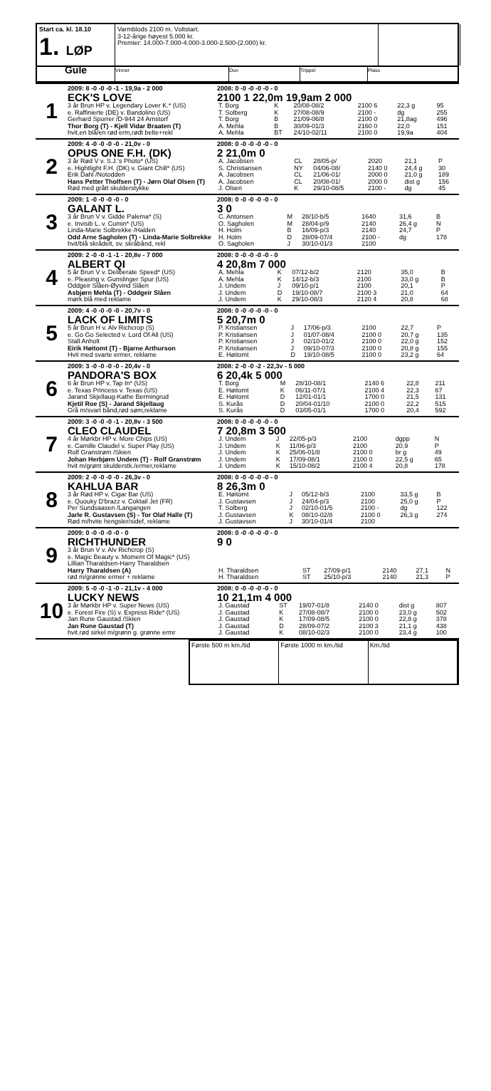Start ca. kl. 18.10
1. LØP
Varmblods 2100 m. Voltstart.
3-12-årige høyest 5.000 kr.
Premier: 14.000-7.000-4.000-3.000-2.500-(2.000) kr.
Gule
Vinner
Duo
Trippel
Plass
1
2009: 8 -0 -0 -0 -1 - 19,9a - 2 000
ECK'S LOVE
3 år Brun HP v. Legendary Lover K.* (US)
e. Raffinierte (DE) v. Bandolino (US)
Gerhard Sporrer /D-944 24 Arnstorf
Thor Borg (T) - Kjell Vidar Braaten (T)
hvit,en blå/en rød erm,rødt belte+rekl
2008: 0 -0 -0 -0 -0 - 0
2100 1 22,0m 19,9am 2 000
| T. Borg | K | 20/08-08/2 | 2100 6 | 22,3 g | 95 |
| T. Solberg | K | 27/08-08/9 | 2100 - | dg | 255 |
| T. Borg | B | 21/09-06/8 | 2100 0 | 21,8ag | 496 |
| A. Mehla | B | 30/09-01/3 | 2160 0 | 22,0 | 151 |
| A. Mehla | BT | 24/10-02/11 | 2100 0 | 19,9a | 404 |
2
2009: 4 -0 -0 -0 -0 - 21,0v - 0
OPUS ONE F.H. (DK)
3 år Rød V v. S.J.'s Photo* (US)
e. Hightlight F.H. (DK) v. Giant Chill* (US)
Erik Dahl /Notodden
Hans Petter Tholfsen (T) - Jørn Olaf Olsen (T)
Rød med grått skulderstykke
2008: 0 -0 -0 -0 -0 - 0
2 21,0m 0
| A. Jacobsen | CL | 28/05-p/ | 2020 | 21,1 | P |
| S. Christiansen | NY | 04/06-08/ | 2140 0 | 24,4 g | 30 |
| A. Jacobsen | CL | 21/06-01/ | 2000 0 | 21,0 g | 189 |
| A. Jacobsen | CL | 20/08-01/ | 2000 0 | dist g | 156 |
| J. Olsen | K | 29/10-08/5 | 2100 - | dg | 45 |
3
2009: 1 -0 -0 -0 -0 - 0
GALANT L.
3 år Brun V v. Gidde Palema* (S)
e. Invisib L. v. Cumin* (US)
Linda-Marie Solbrekke /Halden
Odd Arne Sagholen (T) - Linda-Marie Solbrekke
hvit/blå skrådelt, sv. skrâbånd, rekl
2008: 0 -0 -0 -0 -0 - 0
3 0
| C. Antonsen | M | 28/10-b/5 | 1640 | 31,6 | B |
| O. Sagholen | M | 28/04-p/9 | 2140 | 26,4 g | N |
| H. Holm | B | 16/09-p/3 | 2140 | 24,7 | P |
| H. Holm | D | 28/09-07/4 | 2100 - | dg | 178 |
| O. Sagholen | J | 30/10-01/3 | 2100 | | |
4
2009: 2 -0 -0 -1 -1 - 20,8v - 7 000
ALBERT QI
5 år Brun V v. Deliberate Speed* (US)
e. Pleasing v. Gunslinger Spur (US)
Oddgeir Slåen-Øyvind Slåen
Asbjørn Mehla (T) - Oddgeir Slåen
mørk blå med reklame
2008: 0 -0 -0 -0 -0 - 0
4 20,8m 7 000
| A. Mehla | K | 07/12-b/2 | 2120 | 35,0 | B |
| A. Mehla | K | 14/12-b/3 | 2100 | 33,0 g | B |
| J. Undem | J | 09/10-p/1 | 2100 | 20,1 | P |
| J. Undem | D | 19/10-08/7 | 2100 3 | 21,0 | 64 |
| J. Undem | K | 29/10-08/3 | 2120 4 | 20,8 | 68 |
5
2009: 4 -0 -0 -0 -0 - 20,7v - 0
LACK OF LIMITS
5 år Brun H v. Alv Richcrop (S)
e. Go Go Selected v. Lord Of All (US)
Stall Anholt
Eirik Høitomt (T) - Bjarne Arthurson
Hvit med svarte ermer, reklame
2008: 0 -0 -0 -0 -0 - 0
5 20,7m 0
| P. Kristiansen | J | 17/06-p/3 | 2100 | 22,7 | P |
| P. Kristiansen | J | 01/07-08/4 | 2100 0 | 20,7 g | 135 |
| P. Kristiansen | J | 02/10-01/2 | 2100 0 | 22,0 g | 152 |
| P. Kristiansen | J | 09/10-07/3 | 2100 0 | 20,8 g | 155 |
| E. Høitomt | D | 19/10-08/5 | 2100 0 | 23,2 g | 64 |
6
2009: 3 -0 -0 -0 -0 - 20,4v - 0
PANDORA'S BOX
6 år Brun HP v. Tap In* (US)
e. Texas Princess v. Texas (US)
Jarand Skjellaug-Kathe Bermingrud
Kjetil Roe (S) - Jarand Skjellaug
Grå m/svart bånd,rød søm,reklame
2008: 2 -0 -0 -2 - 22,3v - 5 000
6 20,4k 5 000
| T. Borg | M | 28/10-08/1 | 2140 6 | 22,8 | 211 |
| E. Høitomt | K | 06/11-07/1 | 2100 4 | 22,3 | 67 |
| E. Høitomt | D | 12/01-01/1 | 1700 0 | 21,5 | 131 |
| S. Kurås | D | 20/04-01/10 | 2100 0 | 22,2 | 515 |
| S. Kurås | D | 03/05-01/1 | 1700 0 | 20,4 | 592 |
7
2009: 3 -0 -0 -0 -1 - 20,8v - 3 500
CLEO CLAUDEL
4 år Mørkbr HP v. More Chips (US)
e. Camille Claudel v. Super Play (US)
Rolf Granstrøm /Skien
Johan Herbjørn Undem (T) - Rolf Granstrøm
hvit m/grønt skulderstk./ermer,reklame
2008: 0 -0 -0 -0 -0 - 0
7 20,8m 3 500
| J. Undem | J | 22/05-p/3 | 2100 | dgpp | N |
| J. Undem | K | 11/06-p/3 | 2100 | 20,9 | P |
| J. Undem | K | 25/06-01/8 | 2100 0 | br g | 49 |
| J. Undem | K | 17/09-08/1 | 2100 0 | 22,5 g | 65 |
| J. Undem | K | 15/10-08/2 | 2100 4 | 20,8 | 178 |
8
2009: 2 -0 -0 -0 -0 - 26,3v - 0
KAHLUA BAR
3 år Rød HP v. Cigar Bar (US)
e. Quouky D'brazz v. Coktail Jet (FR)
Per Sundsaasen /Langangen
Jarle R. Gustavsen (S) - Tor Olaf Halle (T)
Rød m/hvite hengsler/sidef, reklame
2008: 0 -0 -0 -0 -0 - 0
8 26,3m 0
| E. Høitomt | J | 05/12-b/3 | 2100 | 33,5 g | B |
| J. Gustavsen | J | 24/04-p/3 | 2100 | 25,0 g | P |
| T. Solberg | J | 02/10-01/5 | 2100 - | dg | 122 |
| J. Gustavsen | K | 08/10-02/8 | 2100 0 | 26,3 g | 274 |
| J. Gustavsen | J | 30/10-01/4 | 2100 | | |
9
2009: 0 -0 -0 -0 -0 - 0
RICHTHUNDER
3 år Brun V v. Alv Richcrop (S)
e. Magic Beauty v. Moment Of Magic* (US)
Lillian Tharaldsen-Harry Tharaldsen
Harry Tharaldsen (A)
rød m/grønne ermer + reklame
2008: 0 -0 -0 -0 -0 - 0
9 0
| H. Tharaldsen | ST | 27/09-p/1 | 2140 | 27,1 | N |
| H. Tharaldsen | ST | 25/10-p/3 | 2140 | 21,3 | P |
10
2009: 5 -0 -0 -1 -0 - 21,1v - 4 000
LUCKY NEWS
3 år Mørkbr HP v. Super News (US)
e. Forest Fire (S) v. Express Ride* (US)
Jan Rune Gaustad /Skien
Jan Rune Gaustad (T)
hvit.rød sirkel m/grønn g. grønne ermr
2008: 0 -0 -0 -0 -0 - 0
10 21,1m 4 000
| J. Gaustad | ST | 19/07-01/8 | 2140 0 | dist g | 807 |
| J. Gaustad | K | 27/08-08/7 | 2100 0 | 23,0 g | 502 |
| J. Gaustad | K | 17/09-08/5 | 2100 0 | 22,8 g | 378 |
| J. Gaustad | D | 28/09-07/2 | 2100 3 | 21,1 g | 438 |
| J. Gaustad | K | 08/10-02/3 | 2100 0 | 23,4 g | 100 |
Første 500 m km./tid
Første 1000 m km./tid
Km./tid